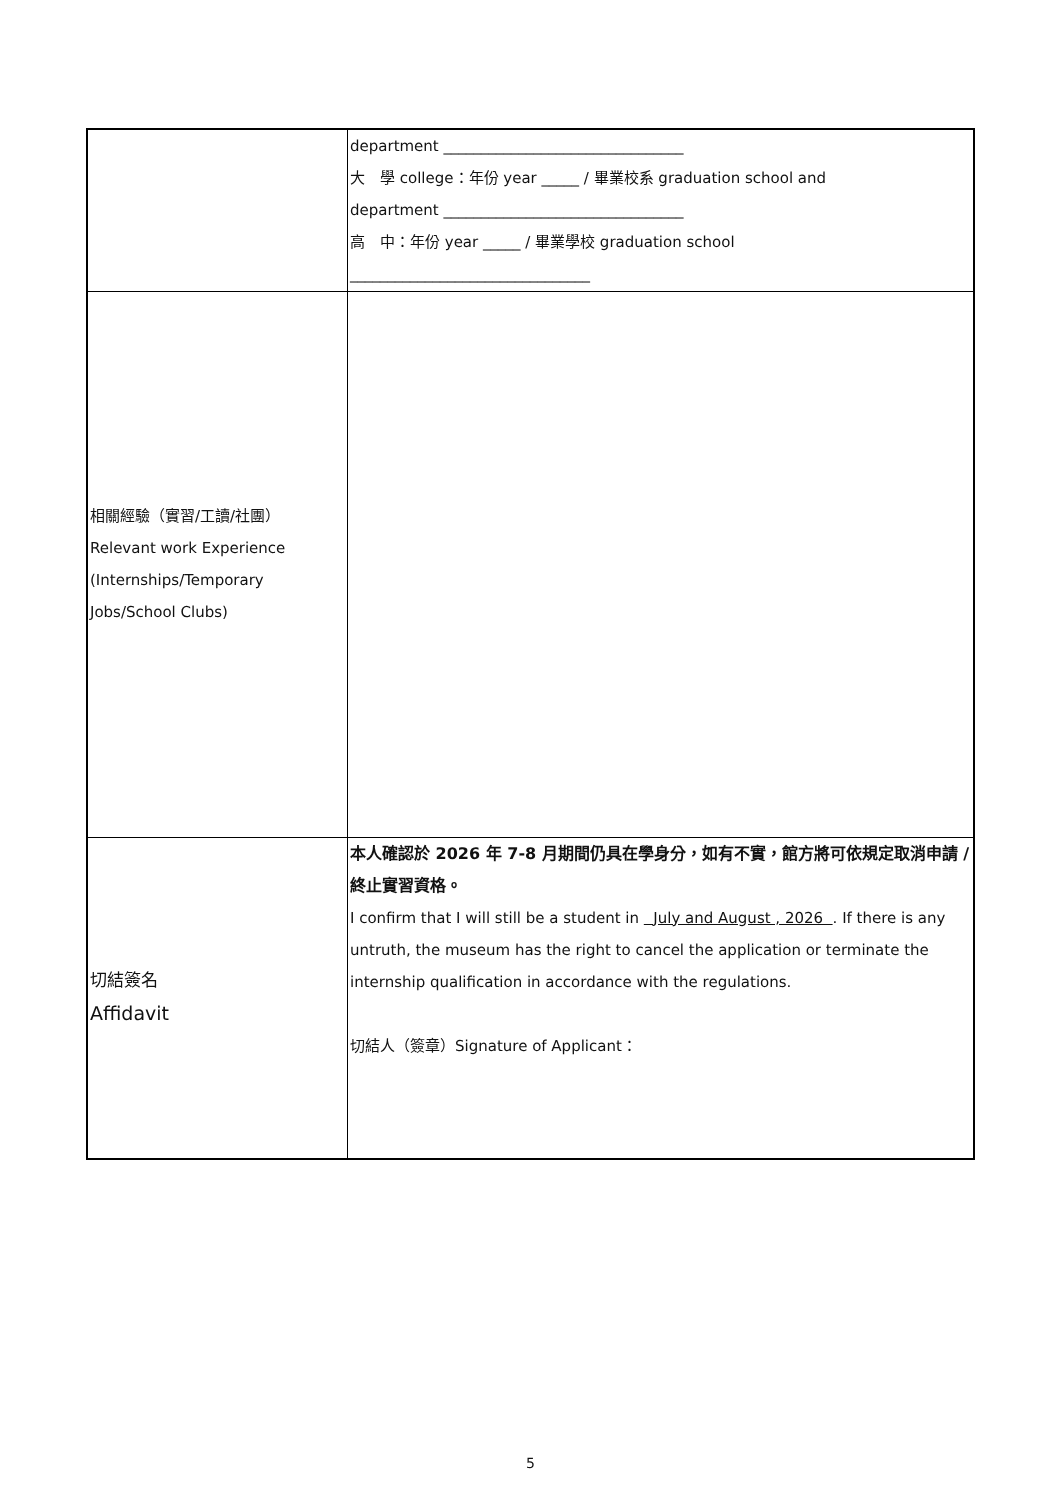| | department ________________________________ 大 學 college：年份 year _____ / 畢業校系 graduation school and department ________________________________ 高 中：年份 year _____ / 畢業學校 graduation school ________________________________ |
| 相關經驗（實習/工讀/社團） Relevant work Experience (Internships/Temporary Jobs/School Clubs) | |
| 切結簽名 Affidavit | 本人確認於 2026 年 7-8 月期間仍具在學身分，如有不實，館方將可依規定取消申請 / 終止實習資格。 I confirm that I will still be a student in July and August , 2026 . If there is any untruth, the museum has the right to cancel the application or terminate the internship qualification in accordance with the regulations. 切結人（簽章）Signature of Applicant： |
5